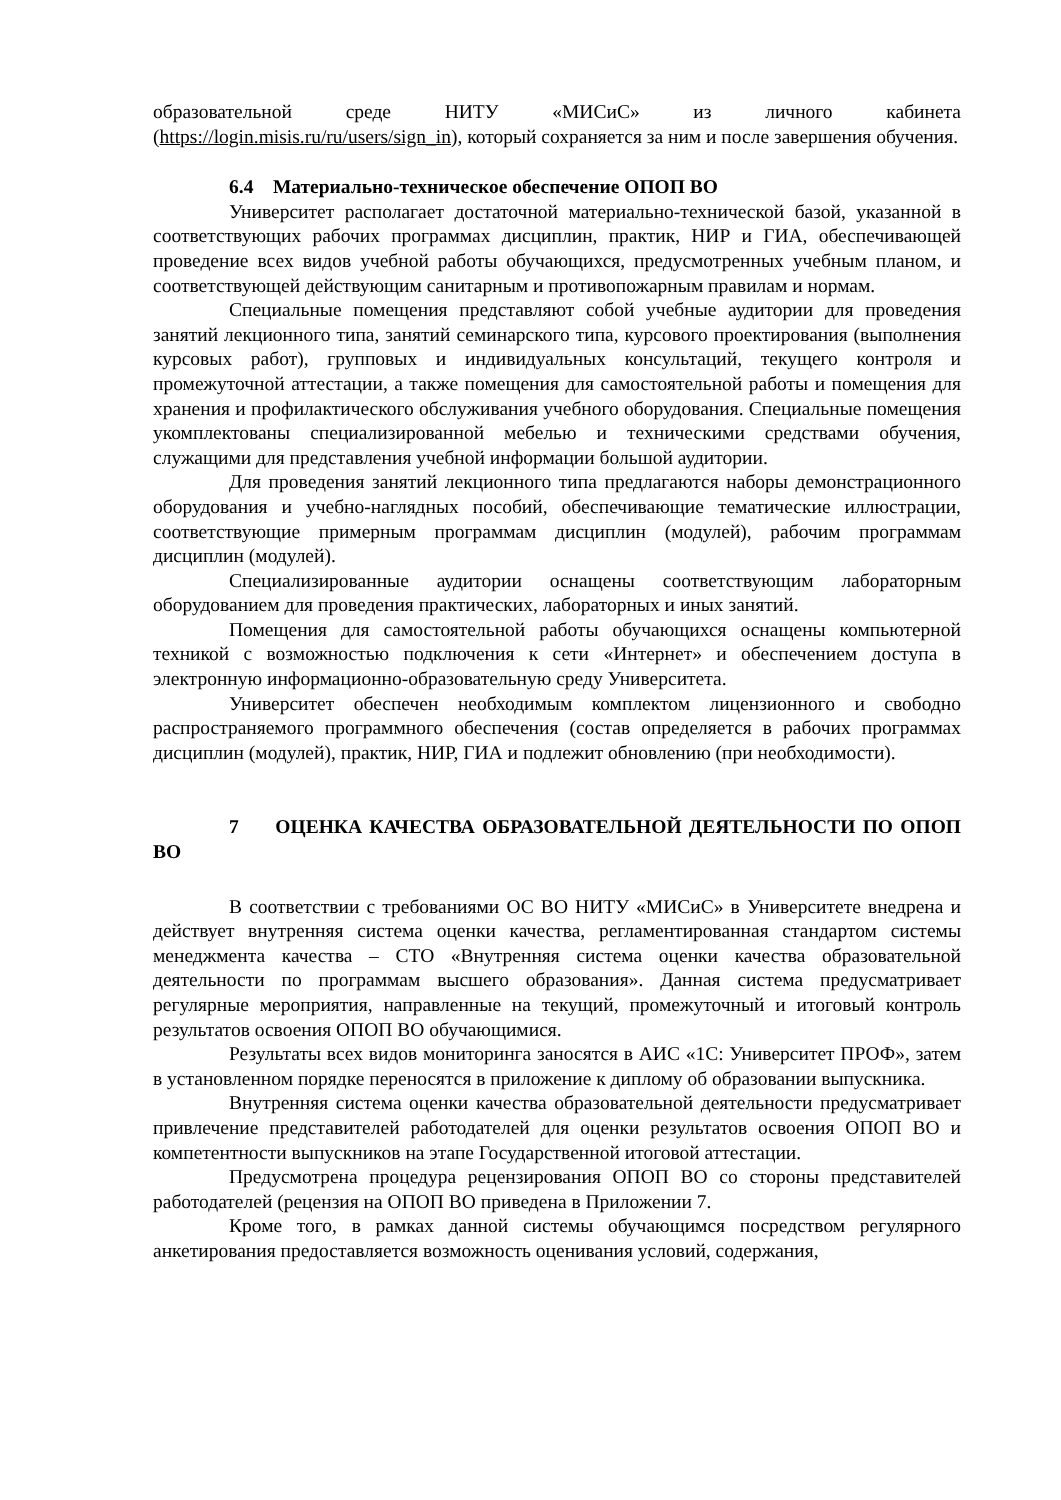образовательной среде НИТУ «МИСиС» из личного кабинета (https://login.misis.ru/ru/users/sign_in), который сохраняется за ним и после завершения обучения.
6.4 Материально-техническое обеспечение ОПОП ВО
Университет располагает достаточной материально-технической базой, указанной в соответствующих рабочих программах дисциплин, практик, НИР и ГИА, обеспечивающей проведение всех видов учебной работы обучающихся, предусмотренных учебным планом, и соответствующей действующим санитарным и противопожарным правилам и нормам.
Специальные помещения представляют собой учебные аудитории для проведения занятий лекционного типа, занятий семинарского типа, курсового проектирования (выполнения курсовых работ), групповых и индивидуальных консультаций, текущего контроля и промежуточной аттестации, а также помещения для самостоятельной работы и помещения для хранения и профилактического обслуживания учебного оборудования. Специальные помещения укомплектованы специализированной мебелью и техническими средствами обучения, служащими для представления учебной информации большой аудитории.
Для проведения занятий лекционного типа предлагаются наборы демонстрационного оборудования и учебно-наглядных пособий, обеспечивающие тематические иллюстрации, соответствующие примерным программам дисциплин (модулей), рабочим программам дисциплин (модулей).
Специализированные аудитории оснащены соответствующим лабораторным оборудованием для проведения практических, лабораторных и иных занятий.
Помещения для самостоятельной работы обучающихся оснащены компьютерной техникой с возможностью подключения к сети «Интернет» и обеспечением доступа в электронную информационно-образовательную среду Университета.
Университет обеспечен необходимым комплектом лицензионного и свободно распространяемого программного обеспечения (состав определяется в рабочих программах дисциплин (модулей), практик, НИР, ГИА и подлежит обновлению (при необходимости).
7 ОЦЕНКА КАЧЕСТВА ОБРАЗОВАТЕЛЬНОЙ ДЕЯТЕЛЬНОСТИ ПО ОПОП ВО
В соответствии с требованиями ОС ВО НИТУ «МИСиС» в Университете внедрена и действует внутренняя система оценки качества, регламентированная стандартом системы менеджмента качества – СТО «Внутренняя система оценки качества образовательной деятельности по программам высшего образования». Данная система предусматривает регулярные мероприятия, направленные на текущий, промежуточный и итоговый контроль результатов освоения ОПОП ВО обучающимися.
Результаты всех видов мониторинга заносятся в АИС «1С: Университет ПРОФ», затем в установленном порядке переносятся в приложение к диплому об образовании выпускника.
Внутренняя система оценки качества образовательной деятельности предусматривает привлечение представителей работодателей для оценки результатов освоения ОПОП ВО и компетентности выпускников на этапе Государственной итоговой аттестации.
Предусмотрена процедура рецензирования ОПОП ВО со стороны представителей работодателей (рецензия на ОПОП ВО приведена в Приложении 7.
Кроме того, в рамках данной системы обучающимся посредством регулярного анкетирования предоставляется возможность оценивания условий, содержания,